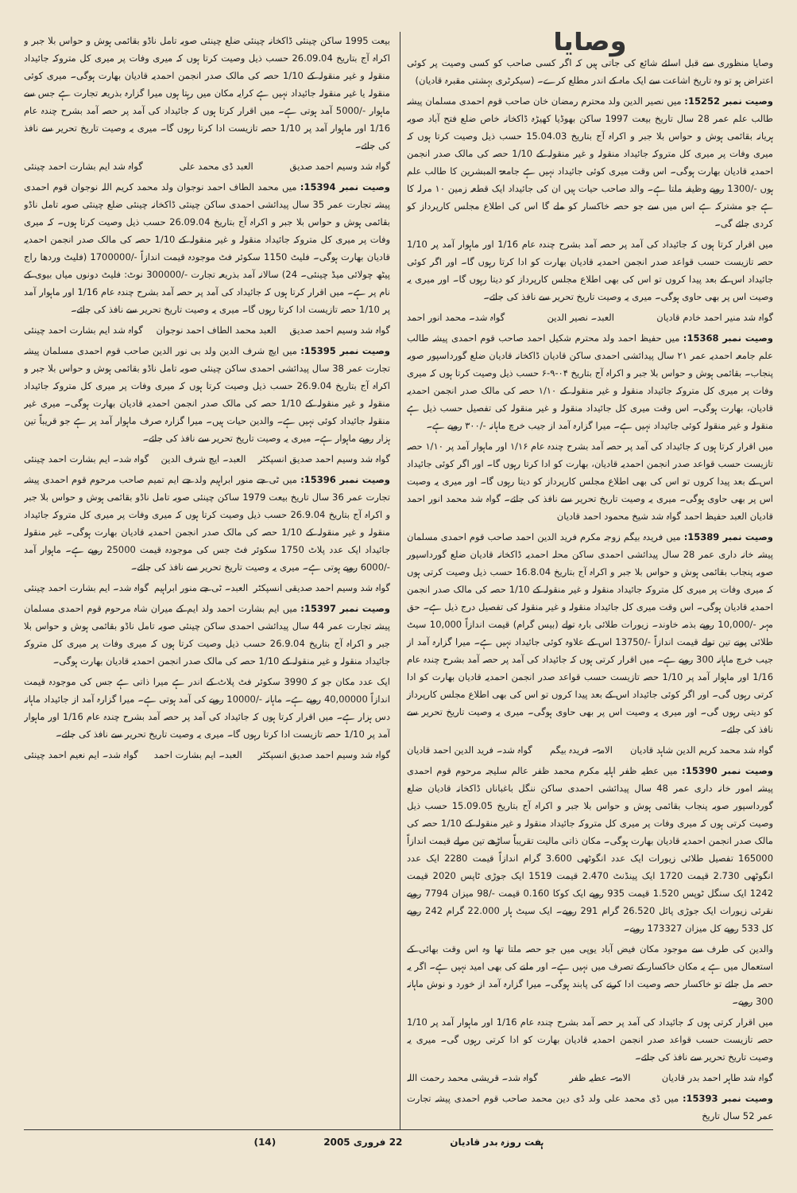وصایا
وصایا منظوری سے قبل اسلئے شائع کی جاتی ہیں کہ اگر کسی صاحب کو کسی وصیت پر کوئی اعتراض ہو تو وہ تاریخ اشاعت سے ایک ماہ کے اندر مطلع کرے۔ (سیکرٹری بہشتی مقبرہ قادیان)
وصیت نمبر 15252: میں نصیر الدین ولد محترم رمضان خان صاحب قوم احمدی مسلمان پیشہ طالب علم عمر 28 سال تاریخ بیعت 1997 ساکن بھوڈیا کھیڑہ ڈاکخانہ خاص ضلع فتح آباد صوبہ ہریانہ بقائمی ہوش و حواس بلا جبر و اکراہ آج بتاریخ 15.04.03 حسب ذیل وصیت کرتا ہوں کہ میری وفات پر میری کل متروکہ جائیداد منقولہ و غیر منقولہ کے 1/10 حصہ کی مالک صدر انجمن احمدیہ قادیان بھارت ہوگی۔ اس وقت میری کوئی جائیداد نہیں ہے جامعۃ المبشرین کا طالب علم ہوں -/1300 روپے وظیفہ ملتا ہے۔ والد صاحب حیات ہیں ان کی جائیداد ایک قطعہ زمین ۱۰ مرلہ کا ہے جو مشترکہ ہے اس میں سے جو حصہ خاکسار کو ملے گا اس کی اطلاع مجلس کارپرداز کو کردی جائے گی۔
میں اقرار کرتا ہوں کہ جائیداد کی آمد پر حصہ آمد بشرح چندہ عام 1/16 اور ماہوار آمد پر 1/10 حصہ تازیست حسب قواعد صدر انجمن احمدیہ قادیان بھارت کو ادا کرتا رہوں گا۔ اور اگر کوئی جائیداد اس کے بعد پیدا کروں تو اس کی بھی اطلاع مجلس کارپرداز کو دیتا رہوں گا۔ اور میری یہ وصیت اس پر بھی حاوی ہوگی۔ میری یہ وصیت تاریخ تحریر سے نافذ کی جائے۔
گواہ شد منیر احمد خادم قادیان العبد۔ نصیر الدین گواہ شد۔ محمد انور احمد
وصیت نمبر 15368: میں حفیظ احمد ولد محترم شکیل احمد صاحب قوم احمدی پیشہ طالب علم جامعہ احمدیہ عمر ۲۱ سال پیدائشی احمدی ساکن قادیان ڈاکخانہ قادیان ضلع گورداسپور صوبہ پنجاب۔ بقائمی ہوش و حواس بلا جبر و اکراہ آج بتاریخ ۰۴-۹-۶ حسب ذیل وصیت کرتا ہوں کہ میری وفات پر میری کل متروکہ جائیداد منقولہ و غیر منقولہ کے ۱/۱۰ حصہ کی مالک صدر انجمن احمدیہ قادیان، بھارت ہوگی۔ اس وقت میری کل جائیداد منقولہ و غیر منقولہ کی تفصیل حسب ذیل ہے منقولہ و غیر منقولہ کوئی جائیداد نہیں ہے۔ میرا گزارہ آمد از جیب خرچ ماہانہ -/۳۰۰ روپے ہے۔
میں اقرار کرتا ہوں کہ جائیداد کی آمد پر حصہ آمد بشرح چندہ عام ۱/۱۶ اور ماہوار آمد پر ۱/۱۰ حصہ تازیست حسب قواعد صدر انجمن احمدیہ قادیان، بھارت کو ادا کرتا رہوں گا۔ اور اگر کوئی جائیداد اس کے بعد پیدا کروں تو اس کی بھی اطلاع مجلس کارپرداز کو دیتا رہوں گا۔ اور میری یہ وصیت اس پر بھی حاوی ہوگی۔ میری یہ وصیت تاریخ تحریر سے نافذ کی جائے۔ گواہ شد محمد انور احمد قادیان العبد حفیظ احمد گواہ شد شیخ محمود احمد قادیان
وصیت نمبر 15389: میں فریدہ بیگم زوجہ مکرم فرید الدین احمد صاحب قوم احمدی مسلمان پیشہ خانہ داری عمر 28 سال پیدائشی احمدی ساکن محلہ احمدیہ ڈاکخانہ قادیان ضلع گورداسپور صوبہ پنجاب بقائمی ہوش و حواس بلا جبر و اکراہ آج بتاریخ 16.8.04 حسب ذیل وصیت کرتی ہوں کہ میری وفات پر میری کل متروکہ جائیداد منقولہ و غیر منقولہ کے 1/10 حصہ کی مالک صدر انجمن احمدیہ قادیان ہوگی۔ اس وقت میری کل جائیداد منقولہ و غیر منقولہ کی تفصیل درج ذیل ہے۔ حق مہر -/10,000 روپے بذمہ خاوند۔ زیورات طلائی بارہ تولے (بیس گرام) قیمت اندازاً 10,000 سیٹ طلائی پونے تین تولے قیمت اندازاً -/13750 اس کے علاوہ کوئی جائیداد نہیں ہے۔ میرا گزارہ آمد از جیب خرچ ماہانہ 300 روپے ہے۔ میں اقرار کرتی ہوں کہ جائیداد کی آمد پر حصہ آمد بشرح چندہ عام 1/16 اور ماہوار آمد پر 1/10 حصہ تازیست حسب قواعد صدر انجمن احمدیہ قادیان بھارت کو ادا کرتی رہوں گی۔ اور اگر کوئی جائیداد اس کے بعد پیدا کروں تو اس کی بھی اطلاع مجلس کارپرداز کو دیتی رہوں گی۔ اور میری یہ وصیت اس پر بھی حاوی ہوگی۔ میری یہ وصیت تاریخ تحریر سے نافذ کی جائے۔
گواہ شد محمد کریم الدین شاہد قادیان الامۃ۔ فریدہ بیگم گواہ شد۔ فرید الدین احمد قادیان
وصیت نمبر 15390: میں عطیہ ظفر اہلیہ مکرم محمد ظفر عالم سلیجہ مرحوم قوم احمدی پیشہ امور خانہ داری عمر 48 سال پیدائشی احمدی ساکن ننگل باغباناں ڈاکخانہ قادیان ضلع گورداسپور صوبہ پنجاب بقائمی ہوش و حواس بلا جبر و اکراہ آج بتاریخ 15.09.05 حسب ذیل وصیت کرتی ہوں کہ میری وفات پر میری کل متروکہ جائیداد منقولہ و غیر منقولہ کے 1/10 حصہ کی مالک صدر انجمن احمدیہ قادیان بھارت ہوگی۔ مکان ذاتی مالیت تقریباً ساڑھے تین مرلے قیمت اندازاً 165000 تفصیل طلائی زیورات ایک عدد انگوٹھی 3.600 گرام اندازاً قیمت 2280 ایک عدد انگوٹھی 2.730 قیمت 1720 ایک پینڈنٹ 2.470 قیمت 1519 ایک جوڑی ٹاپس 2020 قیمت 1242 ایک سنگل ٹوپس 1.520 قیمت 935 روپے ایک کوکا 0.160 قیمت -/98 میزان 7794 روپے نقرئی زیورات ایک جوڑی پائل 26.520 گرام 291 روپے۔ ایک سیٹ ہار 22.000 گرام 242 روپے کل 533 روپے کل میزان 173327 روپے۔
والدین کی طرف سے موجود مکان فیض آباد یوپی میں جو حصہ ملتا تھا وہ اس وقت بھائی کے استعمال میں ہے یہ مکان خاکسار کے تصرف میں نہیں ہے۔ اور ملنے کی بھی امید نہیں ہے۔ اگر یہ حصہ مل جائے تو خاکسار حصہ وصیت ادا کرنے کی پابند ہوگی۔ میرا گزارہ آمد از خورد و نوش ماہانہ 300 روپے۔
میں اقرار کرتی ہوں کہ جائیداد کی آمد پر حصہ آمد بشرح چندہ عام 1/16 اور ماہوار آمد پر 1/10 حصہ تازیست حسب قواعد صدر انجمن احمدیہ قادیان بھارت کو ادا کرتی رہوں گی۔ میری یہ وصیت تاریخ تحریر سے نافذ کی جائے۔
گواہ شد طاہر احمد بدر قادیان الامۃ۔ عطیہ ظفر گواہ شد۔ قریشی محمد رحمت اللہ
وصیت نمبر 15393: میں ڈی محمد علی ولد ڈی دین محمد صاحب قوم احمدی پیشہ تجارت عمر 52 سال تاریخ
بیعت 1995 ساکن چینئی ڈاکخانہ چینئی ضلع چینئی صوبہ تامل ناڈو بقائمی ہوش و حواس بلا جبر و اکراہ آج بتاریخ 26.09.04 حسب ذیل وصیت کرتا ہوں کہ میری وفات پر میری کل متروکہ جائیداد منقولہ و غیر منقولہ کے 1/10 حصہ کی مالک صدر انجمن احمدیہ قادیان بھارت ہوگی۔ میری کوئی منقولہ یا غیر منقولہ جائیداد نہیں ہے کرایہ مکان میں رہتا ہوں میرا گزارہ بذریعہ تجارت ہے جس سے ماہوار -/5000 آمد ہوتی ہے۔ میں اقرار کرتا ہوں کہ جائیداد کی آمد پر حصہ آمد بشرح چندہ عام 1/16 اور ماہوار آمد پر 1/10 حصہ تازیست ادا کرتا رہوں گا۔ میری یہ وصیت تاریخ تحریر سے نافذ کی جائے۔
گواہ شد وسیم احمد صدیق العبد ڈی محمد علی گواہ شد ایم بشارت احمد چینئی
وصیت نمبر 15394: میں محمد الطاف احمد نوجوان ولد محمد کریم اللہ نوجوان قوم احمدی پیشہ تجارت عمر 35 سال پیدائشی احمدی ساکن چینئی ڈاکخانہ چینئی ضلع چینئی صوبہ تامل ناڈو بقائمی ہوش و حواس بلا جبر و اکراہ آج بتاریخ 26.09.04 حسب ذیل وصیت کرتا ہوں۔ کہ میری وفات پر میری کل متروکہ جائیداد منقولہ و غیر منقولہ کے 1/10 حصہ کی مالک صدر انجمن احمدیہ قادیان بھارت ہوگی۔ فلیٹ 1150 سکوئر فٹ موجودہ قیمت اندازاً -/1700000 (فلیٹ وردھا راج پیٹھ چولائی میڈ چینئی۔ 24) سالانہ آمد بذریعہ تجارت -/300000 نوٹ: فلیٹ دونوں میاں بیوی کے نام پر ہے۔ میں اقرار کرتا ہوں کہ جائیداد کی آمد پر حصہ آمد بشرح چندہ عام 1/16 اور ماہوار آمد پر 1/10 حصہ تازیست ادا کرتا رہوں گا۔ میری یہ وصیت تاریخ تحریر سے نافذ کی جائے۔
گواہ شد وسیم احمد صدیق العبد محمد الطاف احمد نوجوان گواہ شد ایم بشارت احمد چینئی
وصیت نمبر 15395: میں ایچ شرف الدین ولد بی نور الدین صاحب قوم احمدی مسلمان پیشہ تجارت عمر 38 سال پیدائشی احمدی ساکن چینئی صوبہ تامل ناڈو بقائمی ہوش و حواس بلا جبر و اکراہ آج بتاریخ 26.9.04 حسب ذیل وصیت کرتا ہوں کہ میری وفات پر میری کل متروکہ جائیداد منقولہ و غیر منقولہ کے 1/10 حصہ کی مالک صدر انجمن احمدیہ قادیان بھارت ہوگی۔ میری غیر منقولہ جائیداد کوئی نہیں ہے۔ والدین حیات ہیں۔ میرا گزارہ صرف ماہوار آمد پر ہے جو قریباً تین ہزار روپے ماہوار ہے۔ میری یہ وصیت تاریخ تحریر سے نافذ کی جائے۔
گواہ شد وسیم احمد صدیق انسپکٹر العبد۔ ایچ شرف الدین گواہ شد۔ ایم بشارت احمد چینئی
وصیت نمبر 15396: میں ٹی جے منور ابراہیم ولد جے ایم تمیم صاحب مرحوم قوم احمدی پیشہ تجارت عمر 36 سال تاریخ بیعت 1979 ساکن چینئی صوبہ تامل ناڈو بقائمی ہوش و حواس بلا جبر و اکراہ آج بتاریخ 26.9.04 حسب ذیل وصیت کرتا ہوں کہ میری وفات پر میری کل متروکہ جائیداد منقولہ و غیر منقولہ کے 1/10 حصہ کی مالک صدر انجمن احمدیہ قادیان بھارت ہوگی۔ غیر منقولہ جائیداد ایک عدد پلاٹ 1750 سکوئر فٹ جس کی موجودہ قیمت 25000 روپے ہے۔ ماہوار آمد -/6000 روپے ہوتی ہے۔ میری یہ وصیت تاریخ تحریر سے نافذ کی جائے۔
گواہ شد وسیم احمد صدیقی انسپکٹر العبد۔ ٹی جے منور ابراہیم گواہ شد۔ ایم بشارت احمد چینئی
وصیت نمبر 15397: میں ایم بشارت احمد ولد ایم کے میران شاہ مرحوم قوم احمدی مسلمان پیشہ تجارت عمر 44 سال پیدائشی احمدی ساکن چینئی صوبہ تامل ناڈو بقائمی ہوش و حواس بلا جبر و اکراہ آج بتاریخ 26.9.04 حسب ذیل وصیت کرتا ہوں کہ میری وفات پر میری کل متروکہ جائیداد منقولہ و غیر منقولہ کے 1/10 حصہ کی مالک صدر انجمن احمدیہ قادیان بھارت ہوگی۔
ایک عدد مکان جو کہ 3990 سکوئر فٹ پلاٹ کے اندر ہے میرا ذاتی ہے جس کی موجودہ قیمت اندازاً 40,00000 روپے ہے۔ ماہانہ -/10000 روپے کی آمد ہوتی ہے۔ میرا گزارہ آمد از جائیداد ماہانہ دس ہزار ہے۔ میں اقرار کرتا ہوں کہ جائیداد کی آمد پر حصہ آمد بشرح چندہ عام 1/16 اور ماہوار آمد پر 1/10 حصہ تازیست ادا کرتا رہوں گا۔ میری یہ وصیت تاریخ تحریر سے نافذ کی جائے۔
گواہ شد وسیم احمد صدیق انسپکٹر العبد۔ ایم بشارت احمد گواہ شد۔ ایم نعیم احمد چینئی
ہفت روزہ بدر قادیان 22 فروری 2005 (14)